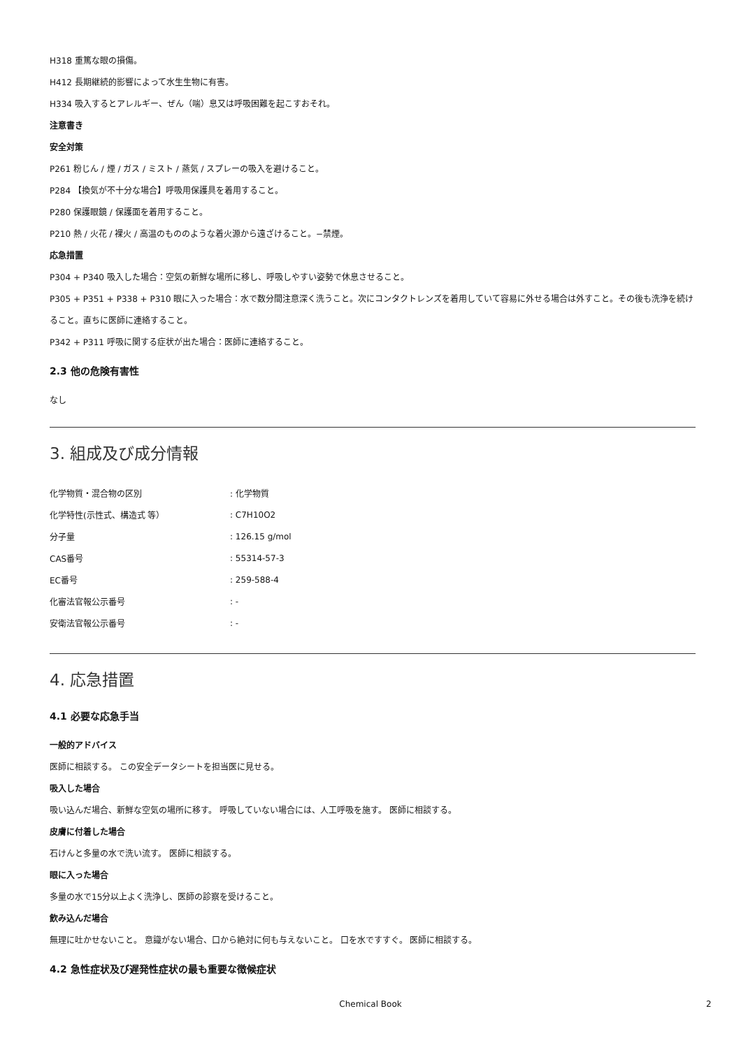H318 重篤な眼の損傷。
H412 長期継続的影響によって水生生物に有害。
H334 吸入するとアレルギー、ぜん（喘）息又は呼吸困難を起こすおそれ。
注意書き
安全対策
P261 粉じん / 煙 / ガス / ミスト / 蒸気 / スプレーの吸入を避けること。
P284 【換気が不十分な場合】呼吸用保護具を着用すること。
P280 保護眼鏡 / 保護面を着用すること。
P210 熱 / 火花 / 裸火 / 高温のもののような着火源から遠ざけること。−禁煙。
応急措置
P304 + P340 吸入した場合：空気の新鮮な場所に移し、呼吸しやすい姿勢で休息させること。
P305 + P351 + P338 + P310 眼に入った場合：水で数分間注意深く洗うこと。次にコンタクトレンズを着用していて容易に外せる場合は外すこと。その後も洗浄を続けること。直ちに医師に連絡すること。
P342 + P311 呼吸に関する症状が出た場合：医師に連絡すること。
2.3 他の危険有害性
なし
3. 組成及び成分情報
| 化学物質・混合物の区別 | : 化学物質 |
| 化学特性(示性式、構造式 等） | : C7H10O2 |
| 分子量 | : 126.15 g/mol |
| CAS番号 | : 55314-57-3 |
| EC番号 | : 259-588-4 |
| 化審法官報公示番号 | : - |
| 安衛法官報公示番号 | : - |
4. 応急措置
4.1 必要な応急手当
一般的アドバイス
医師に相談する。 この安全データシートを担当医に見せる。
吸入した場合
吸い込んだ場合、新鮮な空気の場所に移す。 呼吸していない場合には、人工呼吸を施す。 医師に相談する。
皮膚に付着した場合
石けんと多量の水で洗い流す。 医師に相談する。
眼に入った場合
多量の水で15分以上よく洗浄し、医師の診察を受けること。
飲み込んだ場合
無理に吐かせないこと。 意識がない場合、口から絶対に何も与えないこと。 口を水ですすぐ。 医師に相談する。
4.2 急性症状及び遅発性症状の最も重要な徴候症状
Chemical Book 2